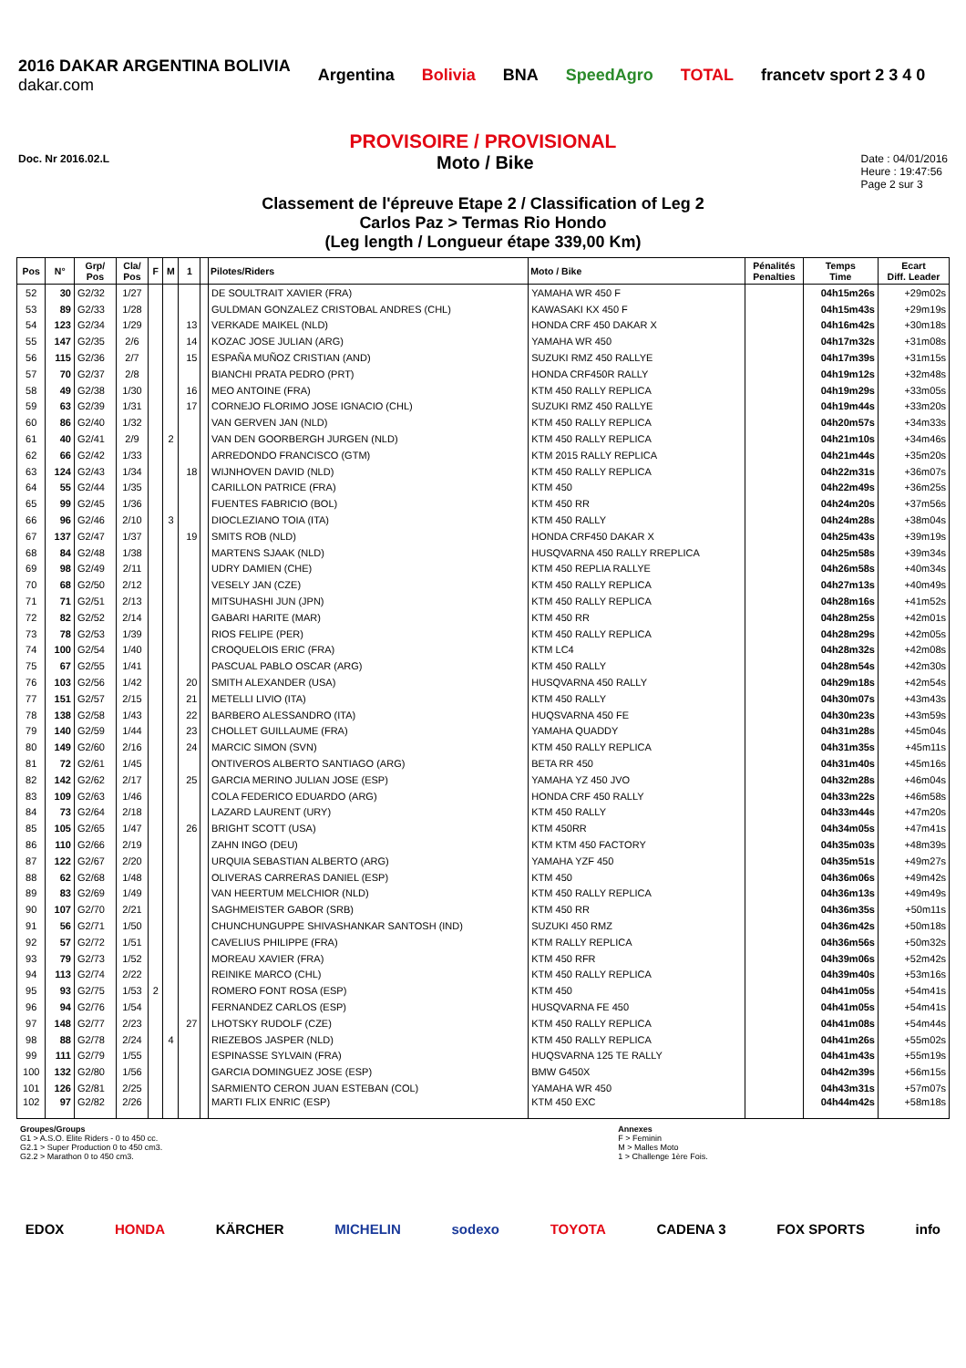2016 DAKAR ARGENTINA BOLIVIA
dakar.com Argentina Bolivia BNA SpeedAgro TOTAL francetv sport 2 3 4 0
PROVISOIRE / PROVISIONAL
Doc. Nr 2016.02.L Moto / Bike Date : 04/01/2016
Heure : 19:47:56
Page 2 sur 3
Classement de l'épreuve Etape 2 / Classification of Leg 2
Carlos Paz > Termas Rio Hondo
(Leg length / Longueur étape 339,00 Km)
| Pos | N° | Grp/ Pos | Cla/ Pos | F | M | 1 | | Pilotes/Riders | Moto / Bike | Pénalités Penalties | Temps Time | Ecart Diff. Leader |
| --- | --- | --- | --- | --- | --- | --- | --- | --- | --- | --- | --- | --- |
| 52 | 30 | G2/32 | 1/27 | | | | | DE SOULTRAIT XAVIER (FRA) | YAMAHA WR 450 F | | 04h15m26s | +29m02s |
| 53 | 89 | G2/33 | 1/28 | | | | | GULDMAN GONZALEZ CRISTOBAL ANDRES (CHL) | KAWASAKI KX 450 F | | 04h15m43s | +29m19s |
| 54 | 123 | G2/34 | 1/29 | | | 13 | | VERKADE MAIKEL (NLD) | HONDA CRF 450 DAKAR X | | 04h16m42s | +30m18s |
| 55 | 147 | G2/35 | 2/6 | | | 14 | | KOZAC JOSE JULIAN (ARG) | YAMAHA WR 450 | | 04h17m32s | +31m08s |
| 56 | 115 | G2/36 | 2/7 | | | 15 | | ESPAÑA MUÑOZ CRISTIAN (AND) | SUZUKI RMZ 450 RALLYE | | 04h17m39s | +31m15s |
| 57 | 70 | G2/37 | 2/8 | | | | | BIANCHI PRATA PEDRO (PRT) | HONDA CRF450R RALLY | | 04h19m12s | +32m48s |
| 58 | 49 | G2/38 | 1/30 | | | 16 | | MEO ANTOINE (FRA) | KTM 450 RALLY REPLICA | | 04h19m29s | +33m05s |
| 59 | 63 | G2/39 | 1/31 | | | 17 | | CORNEJO FLORIMO JOSE IGNACIO (CHL) | SUZUKI RMZ 450 RALLYE | | 04h19m44s | +33m20s |
| 60 | 86 | G2/40 | 1/32 | | | | | VAN GERVEN JAN (NLD) | KTM 450 RALLY REPLICA | | 04h20m57s | +34m33s |
| 61 | 40 | G2/41 | 2/9 | | 2 | | | VAN DEN GOORBERGH JURGEN (NLD) | KTM 450 RALLY REPLICA | | 04h21m10s | +34m46s |
| 62 | 66 | G2/42 | 1/33 | | | | | ARREDONDO FRANCISCO (GTM) | KTM 2015 RALLY REPLICA | | 04h21m44s | +35m20s |
| 63 | 124 | G2/43 | 1/34 | | | 18 | | WIJNHOVEN DAVID (NLD) | KTM 450 RALLY REPLICA | | 04h22m31s | +36m07s |
| 64 | 55 | G2/44 | 1/35 | | | | | CARILLON PATRICE (FRA) | KTM 450 | | 04h22m49s | +36m25s |
| 65 | 99 | G2/45 | 1/36 | | | | | FUENTES FABRICIO (BOL) | KTM 450 RR | | 04h24m20s | +37m56s |
| 66 | 96 | G2/46 | 2/10 | | 3 | | | DIOCLEZIANO TOIA (ITA) | KTM 450 RALLY | | 04h24m28s | +38m04s |
| 67 | 137 | G2/47 | 1/37 | | | 19 | | SMITS ROB (NLD) | HONDA CRF450 DAKAR X | | 04h25m43s | +39m19s |
| 68 | 84 | G2/48 | 1/38 | | | | | MARTENS SJAAK (NLD) | HUSQVARNA 450 RALLY RREPLICA | | 04h25m58s | +39m34s |
| 69 | 98 | G2/49 | 2/11 | | | | | UDRY DAMIEN (CHE) | KTM 450 REPLIA RALLYE | | 04h26m58s | +40m34s |
| 70 | 68 | G2/50 | 2/12 | | | | | VESELY JAN (CZE) | KTM 450 RALLY REPLICA | | 04h27m13s | +40m49s |
| 71 | 71 | G2/51 | 2/13 | | | | | MITSUHASHI JUN (JPN) | KTM 450 RALLY REPLICA | | 04h28m16s | +41m52s |
| 72 | 82 | G2/52 | 2/14 | | | | | GABARI HARITE (MAR) | KTM 450 RR | | 04h28m25s | +42m01s |
| 73 | 78 | G2/53 | 1/39 | | | | | RIOS FELIPE (PER) | KTM 450 RALLY REPLICA | | 04h28m29s | +42m05s |
| 74 | 100 | G2/54 | 1/40 | | | | | CROQUELOIS ERIC (FRA) | KTM LC4 | | 04h28m32s | +42m08s |
| 75 | 67 | G2/55 | 1/41 | | | | | PASCUAL PABLO OSCAR (ARG) | KTM 450 RALLY | | 04h28m54s | +42m30s |
| 76 | 103 | G2/56 | 1/42 | | | 20 | | SMITH ALEXANDER (USA) | HUSQVARNA 450 RALLY | | 04h29m18s | +42m54s |
| 77 | 151 | G2/57 | 2/15 | | | 21 | | METELLI LIVIO (ITA) | KTM 450 RALLY | | 04h30m07s | +43m43s |
| 78 | 138 | G2/58 | 1/43 | | | 22 | | BARBERO ALESSANDRO (ITA) | HUQSVARNA 450 FE | | 04h30m23s | +43m59s |
| 79 | 140 | G2/59 | 1/44 | | | 23 | | CHOLLET GUILLAUME (FRA) | YAMAHA QUADDY | | 04h31m28s | +45m04s |
| 80 | 149 | G2/60 | 2/16 | | | 24 | | MARCIC SIMON (SVN) | KTM 450 RALLY REPLICA | | 04h31m35s | +45m11s |
| 81 | 72 | G2/61 | 1/45 | | | | | ONTIVEROS ALBERTO SANTIAGO (ARG) | BETA RR 450 | | 04h31m40s | +45m16s |
| 82 | 142 | G2/62 | 2/17 | | | 25 | | GARCIA MERINO JULIAN JOSE (ESP) | YAMAHA YZ 450 JVO | | 04h32m28s | +46m04s |
| 83 | 109 | G2/63 | 1/46 | | | | | COLA FEDERICO EDUARDO (ARG) | HONDA CRF 450 RALLY | | 04h33m22s | +46m58s |
| 84 | 73 | G2/64 | 2/18 | | | | | LAZARD LAURENT (URY) | KTM 450 RALLY | | 04h33m44s | +47m20s |
| 85 | 105 | G2/65 | 1/47 | | | 26 | | BRIGHT SCOTT (USA) | KTM 450RR | | 04h34m05s | +47m41s |
| 86 | 110 | G2/66 | 2/19 | | | | | ZAHN INGO (DEU) | KTM KTM 450 FACTORY | | 04h35m03s | +48m39s |
| 87 | 122 | G2/67 | 2/20 | | | | | URQUIA SEBASTIAN ALBERTO (ARG) | YAMAHA YZF 450 | | 04h35m51s | +49m27s |
| 88 | 62 | G2/68 | 1/48 | | | | | OLIVERAS CARRERAS DANIEL (ESP) | KTM 450 | | 04h36m06s | +49m42s |
| 89 | 83 | G2/69 | 1/49 | | | | | VAN HEERTUM MELCHIOR (NLD) | KTM 450 RALLY REPLICA | | 04h36m13s | +49m49s |
| 90 | 107 | G2/70 | 2/21 | | | | | SAGHMEISTER GABOR (SRB) | KTM 450 RR | | 04h36m35s | +50m11s |
| 91 | 56 | G2/71 | 1/50 | | | | | CHUNCHUNGUPPE SHIVASHANKAR SANTOSH (IND) | SUZUKI 450 RMZ | | 04h36m42s | +50m18s |
| 92 | 57 | G2/72 | 1/51 | | | | | CAVELIUS PHILIPPE (FRA) | KTM RALLY REPLICA | | 04h36m56s | +50m32s |
| 93 | 79 | G2/73 | 1/52 | | | | | MOREAU XAVIER (FRA) | KTM 450 RFR | | 04h39m06s | +52m42s |
| 94 | 113 | G2/74 | 2/22 | | | | | REINIKE MARCO (CHL) | KTM 450 RALLY REPLICA | | 04h39m40s | +53m16s |
| 95 | 93 | G2/75 | 1/53 | 2 | | | | ROMERO FONT ROSA (ESP) | KTM 450 | | 04h41m05s | +54m41s |
| 96 | 94 | G2/76 | 1/54 | | | | | FERNANDEZ CARLOS (ESP) | HUSQVARNA FE 450 | | 04h41m05s | +54m41s |
| 97 | 148 | G2/77 | 2/23 | | | 27 | | LHOTSKY RUDOLF (CZE) | KTM 450 RALLY REPLICA | | 04h41m08s | +54m44s |
| 98 | 88 | G2/78 | 2/24 | | 4 | | | RIEZEBOS JASPER (NLD) | KTM 450 RALLY REPLICA | | 04h41m26s | +55m02s |
| 99 | 111 | G2/79 | 1/55 | | | | | ESPINASSE SYLVAIN (FRA) | HUQSVARNA 125 TE RALLY | | 04h41m43s | +55m19s |
| 100 | 132 | G2/80 | 1/56 | | | | | GARCIA DOMINGUEZ JOSE (ESP) | BMW G450X | | 04h42m39s | +56m15s |
| 101 | 126 | G2/81 | 2/25 | | | | | SARMIENTO CERON JUAN ESTEBAN (COL) | YAMAHA WR 450 | | 04h43m31s | +57m07s |
| 102 | 97 | G2/82 | 2/26 | | | | | MARTI FLIX ENRIC (ESP) | KTM 450 EXC | | 04h44m42s | +58m18s |
Groupes/Groups
G1 > A.S.O. Elite Riders - 0 to 450 cc.
G2.1 > Super Production 0 to 450 cm3.
G2.2 > Marathon 0 to 450 cm3.
Annexes
F > Feminin
M > Malles Moto
1 > Challenge 1ère Fois.
EDOX HONDA KÄRCHER MICHELIN sodexo TOYOTA CADENA 3 FOX SPORTS info